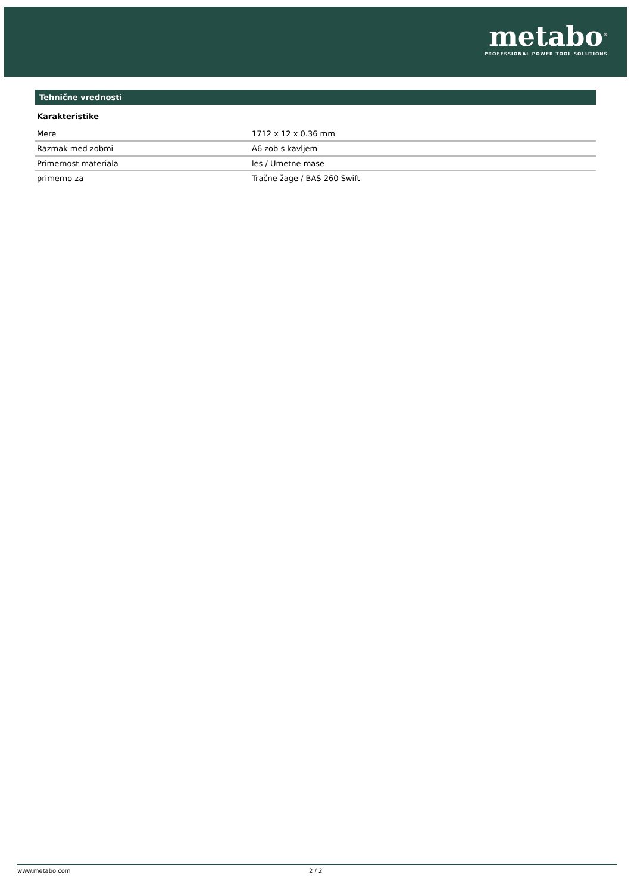metabo<sup>®</sup>
PROFESSIONAL POWER TOOL SOLUTIONS
Tehnične vrednosti
Karakteristike
| Mere | 1712 x 12 x 0.36 mm |
| Razmak med zobmi | A6 zob s kavljem |
| Primernost materiala | les / Umetne mase |
| primerno za | Tračne žage / BAS 260 Swift |
www.metabo.com 2 / 2